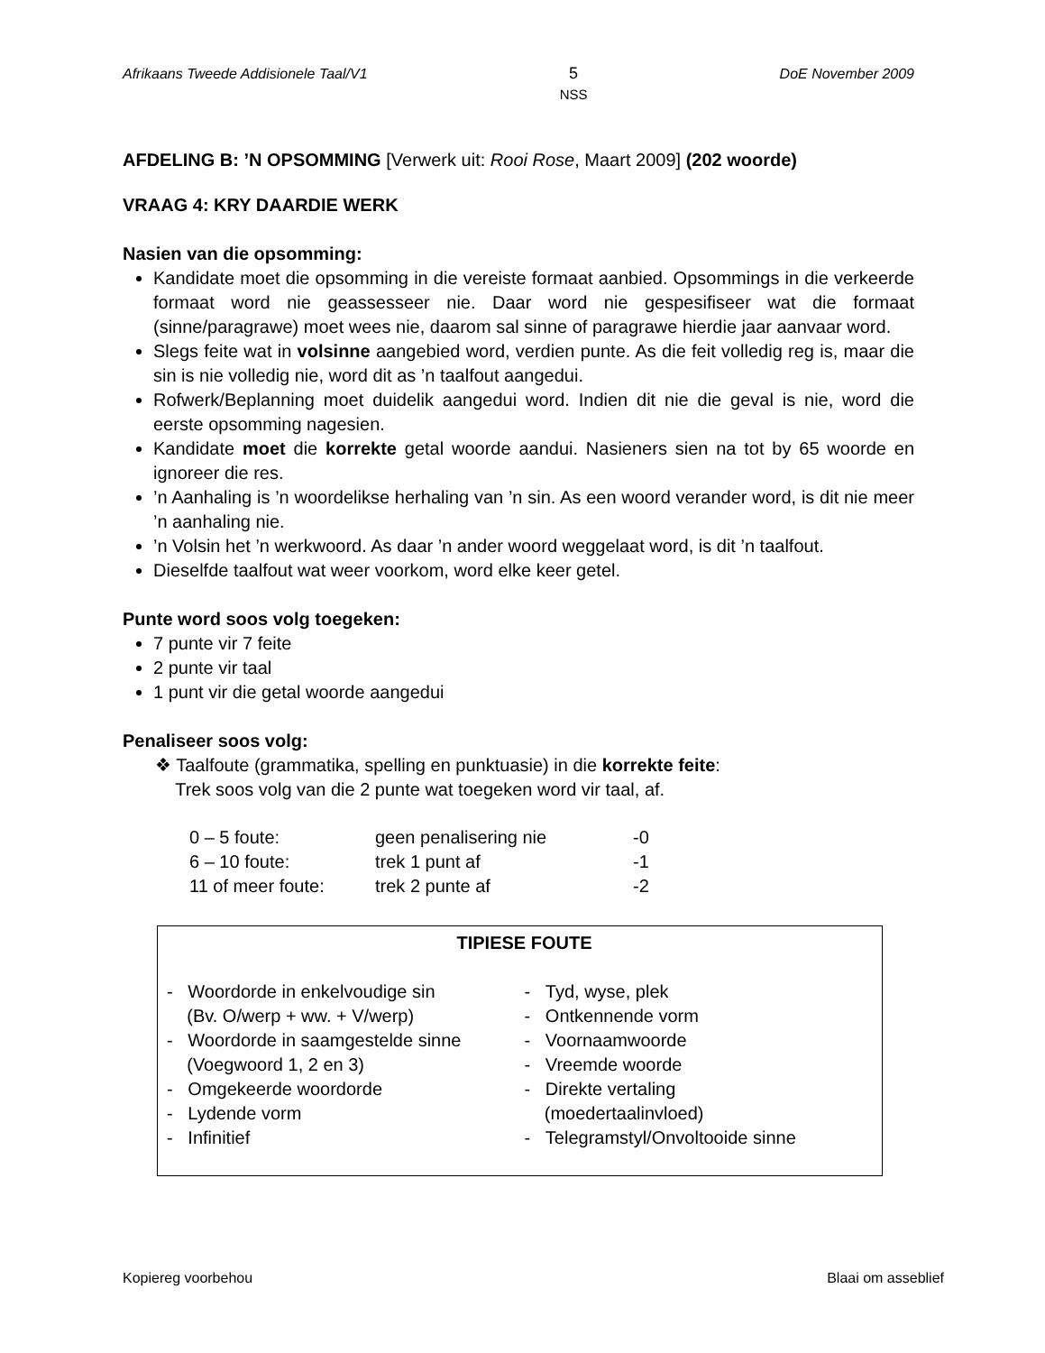Afrikaans Tweede Addisionele Taal/V1
5
NSS
DoE November 2009
AFDELING B: ’N OPSOMMING [Verwerk uit: Rooi Rose, Maart 2009] (202 woorde)
VRAAG 4: KRY DAARDIE WERK
Nasien van die opsomming:
Kandidate moet die opsomming in die vereiste formaat aanbied. Opsommings in die verkeerde formaat word nie geassesseer nie. Daar word nie gespesifiseer wat die formaat (sinne/paragrawe) moet wees nie, daarom sal sinne of paragrawe hierdie jaar aanvaar word.
Slegs feite wat in volsinne aangebied word, verdien punte. As die feit volledig reg is, maar die sin is nie volledig nie, word dit as ’n taalfout aangedui.
Rofwerk/Beplanning moet duidelik aangedui word. Indien dit nie die geval is nie, word die eerste opsomming nagesien.
Kandidate moet die korrekte getal woorde aandui. Nasieners sien na tot by 65 woorde en ignoreer die res.
’n Aanhaling is ’n woordelikse herhaling van ’n sin. As een woord verander word, is dit nie meer ’n aanhaling nie.
’n Volsin het ’n werkwoord. As daar ’n ander woord weggelaat word, is dit ’n taalfout.
Dieselfde taalfout wat weer voorkom, word elke keer getel.
Punte word soos volg toegeken:
7 punte vir 7 feite
2 punte vir taal
1 punt vir die getal woorde aangedui
Penaliseer soos volg:
❖ Taalfoute (grammatika, spelling en punktuasie) in die korrekte feite:
Trek soos volg van die 2 punte wat toegeken word vir taal, af.
| 0 – 5 foute: | geen penalisering nie | -0 |
| 6 – 10 foute: | trek 1 punt af | -1 |
| 11 of meer foute: | trek 2 punte af | -2 |
| TIPIESE FOUTE | |
| --- | --- |
| - Woordorde in enkelvoudige sin (Bv. O/werp + ww. + V/werp) - Woordorde in saamgestelde sinne (Voegwoord 1, 2 en 3) - Omgekeerde woordorde - Lydende vorm - Infinitief | - Tyd, wyse, plek - Ontkennende vorm - Voornaamwoorde - Vreemde woorde - Direkte vertaling (moedertaalinvloed) - Telegramstyl/Onvoltooide sinne |
Kopiereg voorbehou Blaai om asseblief